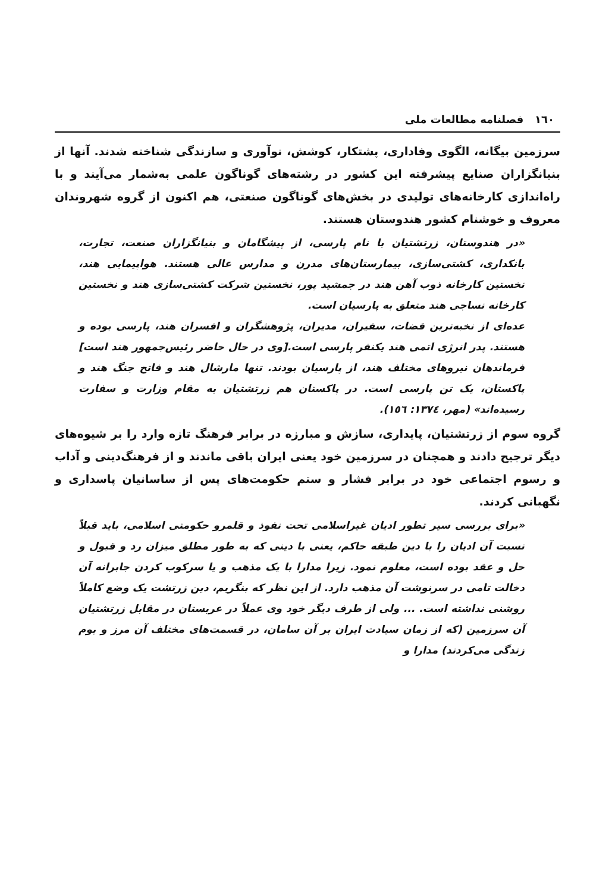١٦٠ فصلنامه مطالعات ملی
سرزمین بیگانه، الگوی وفاداری، پشتکار، کوشش، نوآوری و سازندگی شناخته شدند. آنها از بنیانگزاران صنایع پیشرفته این کشور در رشته‌های گوناگون علمی به‌شمار می‌آیند و با راه‌اندازی کارخانه‌های تولیدی در بخش‌های گوناگون صنعتی، هم اکنون از گروه شهروندان معروف و خوشنام کشور هندوستان هستند.
«در هندوستان، زرتشتیان با نام پارسی، از پیشگامان و بنیانگزاران صنعت، تجارت، بانکداری، کشتی‌سازی، بیمارستان‌های مدرن و مدارس عالی هستند. هواپیمایی هند، نخستین کارخانه ذوب آهن هند در جمشید پور، نخستین شرکت کشتی‌سازی هند و نخستین کارخانه نساجی هند متعلق به پارسیان است.
عده‌ای از نخبه‌ترین قضات، سفیران، مدیران، پژوهشگران و افسران هند، پارسی بوده و هستند. پدر انرژی اتمی هند یکنفر پارسی است.[وی در حال حاضر رئیس‌جمهور هند است] فرماندهان نیروهای مختلف هند، از پارسیان بودند. تنها مارشال هند و فاتح جنگ هند و پاکستان، یک تن پارسی است. در پاکستان هم زرتشتیان به مقام وزارت و سفارت رسیده‌اند» (مهر، ١٣٧٤: ١٥٦).
گروه سوم از زرتشتیان، پایداری، سازش و مبارزه در برابر فرهنگ تازه وارد را بر شیوه‌های دیگر ترجیح دادند و همچنان در سرزمین خود یعنی ایران باقی ماندند و از فرهنگ‌دینی و آداب و رسوم اجتماعی خود در برابر فشار و ستم حکومت‌های پس از ساسانیان پاسداری و نگهبانی کردند.
«برای بررسی سیر تطور ادیان غیراسلامی تحت نفوذ و قلمرو حکومتی اسلامی، باید قبلاً نسبت آن ادیان را با دین طبقه حاکم، یعنی با دینی که به طور مطلق میزان رد و قبول و حل و عقد بوده است، معلوم نمود. زیرا مدارا با یک مذهب و یا سرکوب کردن جابرانه آن دخالت تامی در سرنوشت آن مذهب دارد. از این نظر که بنگریم، دین زرتشت یک وضع کاملاً روشنی نداشته است. ... ولی از طرف دیگر خود وی عملاً در عربستان در مقابل زرتشتیان آن سرزمین (که از زمان سیادت ایران بر آن سامان، در قسمت‌های مختلف آن مرز و بوم زندگی می‌کردند) مدارا و